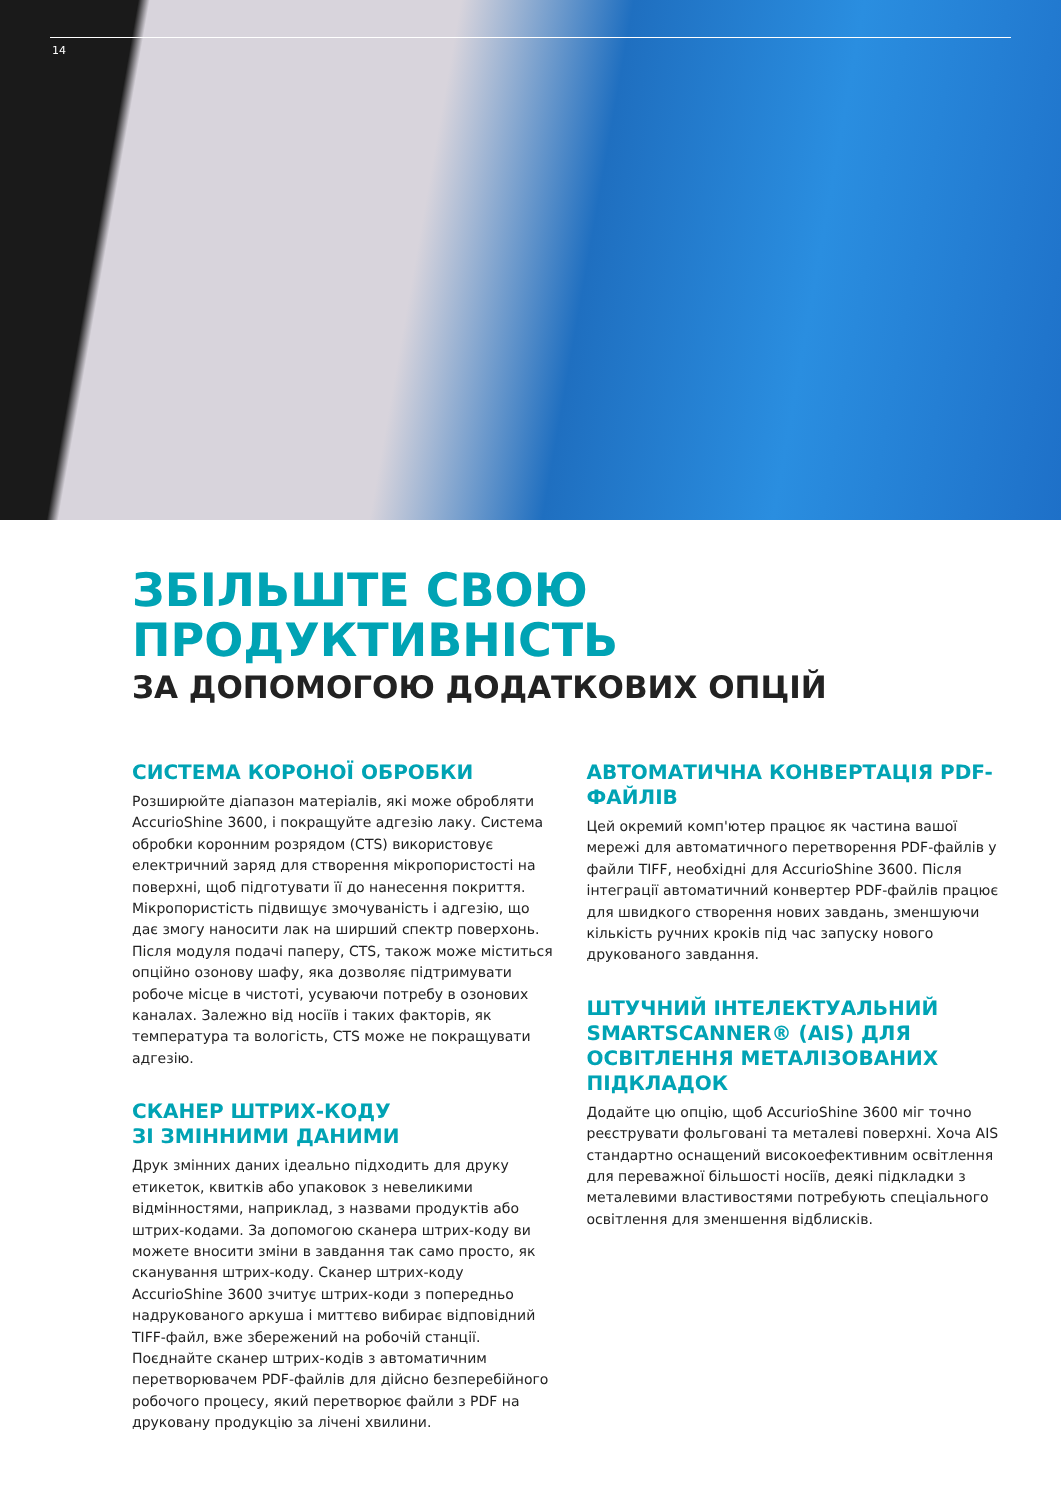14
ЗБІЛЬШТЕ СВОЮ
ПРОДУКТИВНІСТЬ
ЗА ДОПОМОГОЮ ДОДАТКОВИХ ОПЦІЙ
СИСТЕМА КОРОНОЇ ОБРОБКИ
Розширюйте діапазон матеріалів, які може обробляти AccurioShine 3600, і покращуйте адгезію лаку. Система обробки коронним розрядом (CTS) використовує електричний заряд для створення мікропористості на поверхні, щоб підготувати її до нанесення покриття. Мікропористість підвищує змочуваність і адгезію, що дає змогу наносити лак на ширший спектр поверхонь. Після модуля подачі паперу, CTS, також може міститься опційно озонову шафу, яка дозволяє підтримувати робоче місце в чистоті, усуваючи потребу в озонових каналах. Залежно від носіїв і таких факторів, як температура та вологість, CTS може не покращувати адгезію.
СКАНЕР ШТРИХ-КОДУ
ЗІ ЗМІННИМИ ДАНИМИ
Друк змінних даних ідеально підходить для друку етикеток, квитків або упаковок з невеликими відмінностями, наприклад, з назвами продуктів або штрих-кодами. За допомогою сканера штрих-коду ви можете вносити зміни в завдання так само просто, як сканування штрих-коду. Сканер штрих-коду AccurioShine 3600 зчитує штрих-коди з попередньо надрукованого аркуша і миттєво вибирає відповідний TIFF-файл, вже збережений на робочій станції. Поєднайте сканер штрих-кодів з автоматичним перетворювачем PDF-файлів для дійсно безперебійного робочого процесу, який перетворює файли з PDF на друковану продукцію за лічені хвилини.
АВТОМАТИЧНА КОНВЕРТАЦІЯ PDF-ФАЙЛІВ
Цей окремий комп'ютер працює як частина вашої мережі для автоматичного перетворення PDF-файлів у файли TIFF, необхідні для AccurioShine 3600. Після інтеграції автоматичний конвертер PDF-файлів працює для швидкого створення нових завдань, зменшуючи кількість ручних кроків під час запуску нового друкованого завдання.
ШТУЧНИЙ ІНТЕЛЕКТУАЛЬНИЙ SMARTSCANNER® (AIS) ДЛЯ ОСВІТЛЕННЯ МЕТАЛІЗОВАНИХ ПІДКЛАДОК
Додайте цю опцію, щоб AccurioShine 3600 міг точно реєструвати фольговані та металеві поверхні. Хоча AIS стандартно оснащений високоефективним освітлення для переважної більшості носіїв, деякі підкладки з металевими властивостями потребують спеціального освітлення для зменшення відблисків.